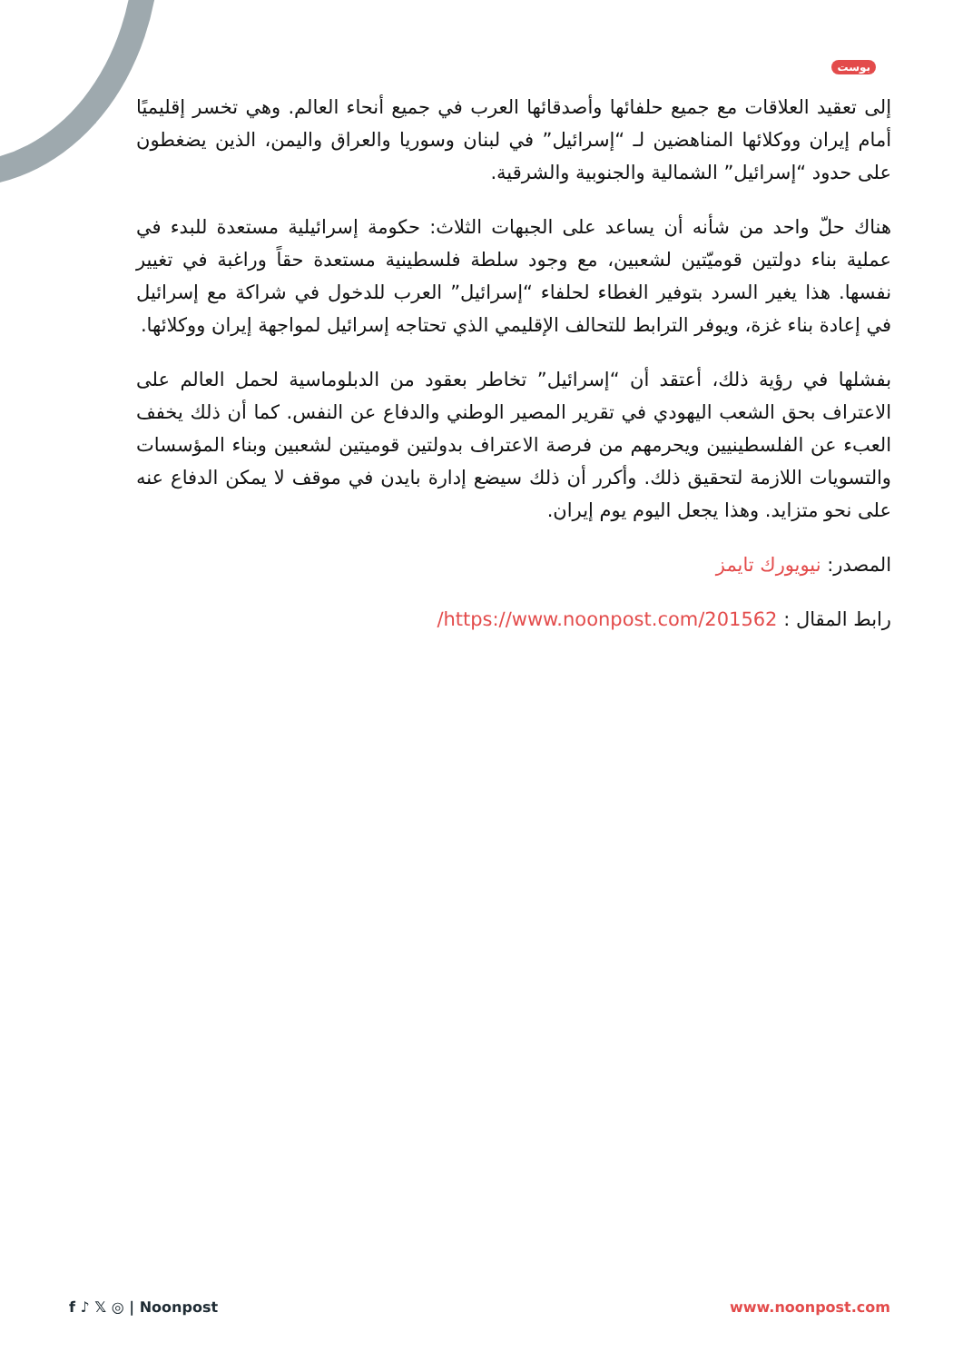بوست
إلى تعقيد العلاقات مع جميع حلفائها وأصدقائها العرب في جميع أنحاء العالم. وهي تخسر إقليميًا أمام إيران ووكلائها المناهضين لـ “إسرائيل” في لبنان وسوريا والعراق واليمن، الذين يضغطون على حدود “إسرائيل” الشمالية والجنوبية والشرقية.
هناك حلّ واحد من شأنه أن يساعد على الجبهات الثلاث: حكومة إسرائيلية مستعدة للبدء في عملية بناء دولتين قوميّتين لشعبين، مع وجود سلطة فلسطينية مستعدة حقاً وراغبة في تغيير نفسها. هذا يغير السرد بتوفير الغطاء لحلفاء “إسرائيل” العرب للدخول في شراكة مع إسرائيل في إعادة بناء غزة، ويوفر الترابط للتحالف الإقليمي الذي تحتاجه إسرائيل لمواجهة إيران ووكلائها.
بفشلها في رؤية ذلك، أعتقد أن “إسرائيل” تخاطر بعقود من الدبلوماسية لحمل العالم على الاعتراف بحق الشعب اليهودي في تقرير المصير الوطني والدفاع عن النفس. كما أن ذلك يخفف العبء عن الفلسطينيين ويحرمهم من فرصة الاعتراف بدولتين قوميتين لشعبين وبناء المؤسسات والتسويات اللازمة لتحقيق ذلك. وأكرر أن ذلك سيضع إدارة بايدن في موقف لا يمكن الدفاع عنه على نحو متزايد. وهذا يجعل اليوم يوم إيران.
المصدر: نيويورك تايمز
رابط المقال : https://www.noonpost.com/201562/
f ♪ 𝕏 ◎ | Noonpost www.noonpost.com